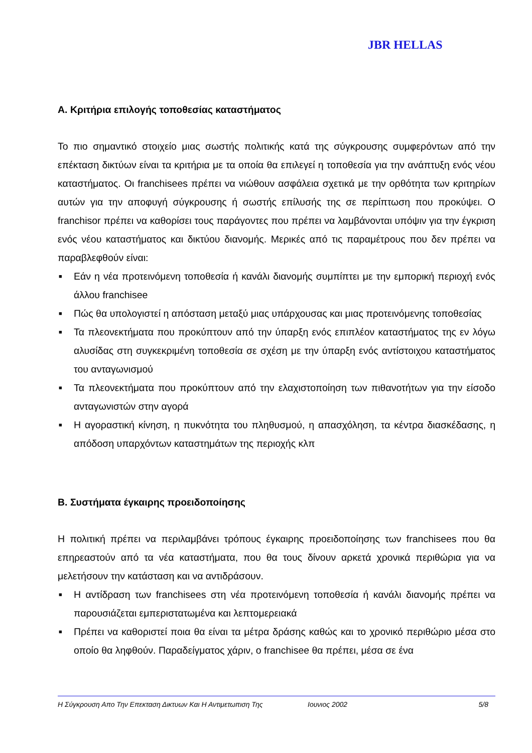JBR HELLAS
Α. Κριτήρια επιλογής τοποθεσίας καταστήματος
Το πιο σημαντικό στοιχείο μιας σωστής πολιτικής κατά της σύγκρουσης συμφερόντων από την επέκταση δικτύων είναι τα κριτήρια με τα οποία θα επιλεγεί η τοποθεσία για την ανάπτυξη ενός νέου καταστήματος. Οι franchisees πρέπει να νιώθουν ασφάλεια σχετικά με την ορθότητα των κριτηρίων αυτών για την αποφυγή σύγκρουσης ή σωστής επίλυσής της σε περίπτωση που προκύψει. Ο franchisor πρέπει να καθορίσει τους παράγοντες που πρέπει να λαμβάνονται υπόψιν για την έγκριση ενός νέου καταστήματος και δικτύου διανομής. Μερικές από τις παραμέτρους που δεν πρέπει να παραβλεφθούν είναι:
■ Εάν η νέα προτεινόμενη τοποθεσία ή κανάλι διανομής συμπίπτει με την εμπορική περιοχή ενός άλλου franchisee
■ Πώς θα υπολογιστεί η απόσταση μεταξύ μιας υπάρχουσας και μιας προτεινόμενης τοποθεσίας
■ Τα πλεονεκτήματα που προκύπτουν από την ύπαρξη ενός επιπλέον καταστήματος της εν λόγω αλυσίδας στη συγκεκριμένη τοποθεσία σε σχέση με την ύπαρξη ενός αντίστοιχου καταστήματος του ανταγωνισμού
■ Τα πλεονεκτήματα που προκύπτουν από την ελαχιστοποίηση των πιθανοτήτων για την είσοδο ανταγωνιστών στην αγορά
■ Η αγοραστική κίνηση, η πυκνότητα του πληθυσμού, η απασχόληση, τα κέντρα διασκέδασης, η απόδοση υπαρχόντων καταστημάτων της περιοχής κλπ
Β. Συστήματα έγκαιρης προειδοποίησης
Η πολιτική πρέπει να περιλαμβάνει τρόπους έγκαιρης προειδοποίησης των franchisees που θα επηρεαστούν από τα νέα καταστήματα, που θα τους δίνουν αρκετά χρονικά περιθώρια για να μελετήσουν την κατάσταση και να αντιδράσουν.
■ Η αντίδραση των franchisees στη νέα προτεινόμενη τοποθεσία ή κανάλι διανομής πρέπει να παρουσιάζεται εμπεριστατωμένα και λεπτομερειακά
■ Πρέπει να καθοριστεί ποια θα είναι τα μέτρα δράσης καθώς και το χρονικό περιθώριο μέσα στο οποίο θα ληφθούν. Παραδείγματος χάριν, ο franchisee θα πρέπει, μέσα σε ένα
Η Σύγκρουση Απο Την Επεκταση Δικτυων Και Η Αντιμετωπιση Της Ιουνιος 2002 5/8